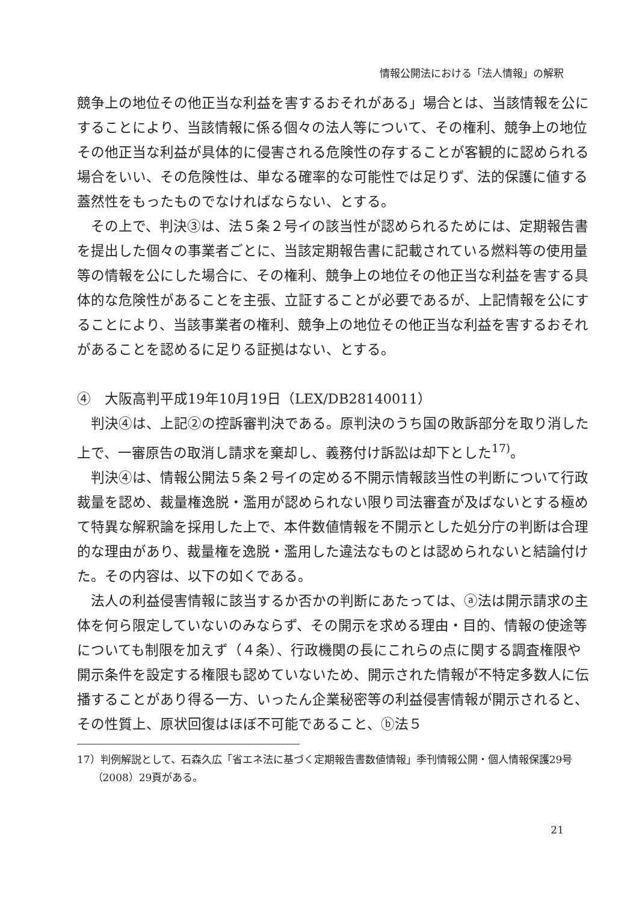情報公開法における「法人情報」の解釈
競争上の地位その他正当な利益を害するおそれがある」場合とは、当該情報を公にすることにより、当該情報に係る個々の法人等について、その権利、競争上の地位その他正当な利益が具体的に侵害される危険性の存することが客観的に認められる場合をいい、その危険性は、単なる確率的な可能性では足りず、法的保護に値する蓋然性をもったものでなければならない、とする。
その上で、判決③は、法５条２号イの該当性が認められるためには、定期報告書を提出した個々の事業者ごとに、当該定期報告書に記載されている燃料等の使用量等の情報を公にした場合に、その権利、競争上の地位その他正当な利益を害する具体的な危険性があることを主張、立証することが必要であるが、上記情報を公にすることにより、当該事業者の権利、競争上の地位その他正当な利益を害するおそれがあることを認めるに足りる証拠はない、とする。
④　大阪高判平成19年10月19日（LEX/DB28140011）
判決④は、上記②の控訴審判決である。原判決のうち国の敗訴部分を取り消した上で、一審原告の取消し請求を棄却し、義務付け訴訟は却下とした<sup>17)</sup>。
判決④は、情報公開法５条２号イの定める不開示情報該当性の判断について行政裁量を認め、裁量権逸脱・濫用が認められない限り司法審査が及ばないとする極めて特異な解釈論を採用した上で、本件数値情報を不開示とした処分庁の判断は合理的な理由があり、裁量権を逸脱・濫用した違法なものとは認められないと結論付けた。その内容は、以下の如くである。
法人の利益侵害情報に該当するか否かの判断にあたっては、ⓐ法は開示請求の主体を何ら限定していないのみならず、その開示を求める理由・目的、情報の使途等についても制限を加えず（４条）、行政機関の長にこれらの点に関する調査権限や開示条件を設定する権限も認めていないため、開示された情報が不特定多数人に伝播することがあり得る一方、いったん企業秘密等の利益侵害情報が開示されると、その性質上、原状回復はほぼ不可能であること、ⓑ法５
17）判例解説として、石森久広「省エネ法に基づく定期報告書数値情報」季刊情報公開・個人情報保護29号（2008）29頁がある。
21